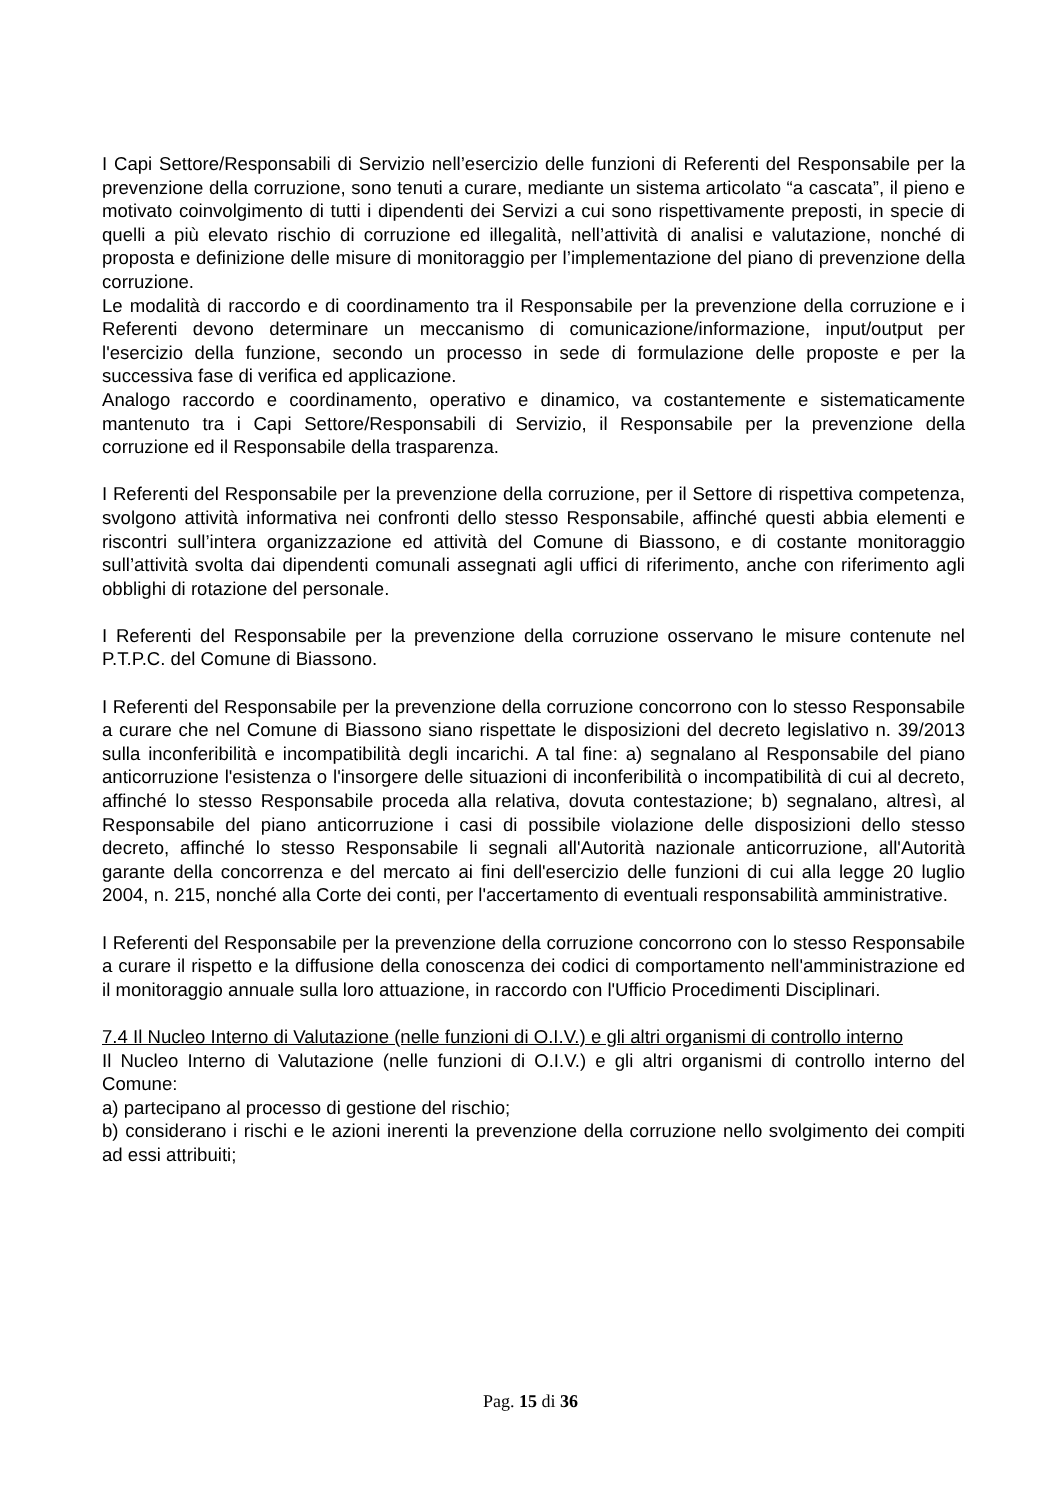I Capi Settore/Responsabili di Servizio nell’esercizio delle funzioni di Referenti del Responsabile per la prevenzione della corruzione, sono tenuti a curare, mediante un sistema articolato “a cascata”, il pieno e motivato coinvolgimento di tutti i dipendenti dei Servizi a cui sono rispettivamente preposti, in specie di quelli a più elevato rischio di corruzione ed illegalità, nell’attività di analisi e valutazione, nonché di proposta e definizione delle misure di monitoraggio per l’implementazione del piano di prevenzione della corruzione.
Le modalità di raccordo e di coordinamento tra il Responsabile per la prevenzione della corruzione e i Referenti devono determinare un meccanismo di comunicazione/informazione, input/output per l'esercizio della funzione, secondo un processo in sede di formulazione delle proposte e per la successiva fase di verifica ed applicazione.
Analogo raccordo e coordinamento, operativo e dinamico, va costantemente e sistematicamente mantenuto tra i Capi Settore/Responsabili di Servizio, il Responsabile per la prevenzione della corruzione ed il Responsabile della trasparenza.
I Referenti del Responsabile per la prevenzione della corruzione, per il Settore di rispettiva competenza, svolgono attività informativa nei confronti dello stesso Responsabile, affinché questi abbia elementi e riscontri sull’intera organizzazione ed attività del Comune di Biassono, e di costante monitoraggio sull’attività svolta dai dipendenti comunali assegnati agli uffici di riferimento, anche con riferimento agli obblighi di rotazione del personale.
I Referenti del Responsabile per la prevenzione della corruzione osservano le misure contenute nel P.T.P.C. del Comune di Biassono.
I Referenti del Responsabile per la prevenzione della corruzione concorrono con lo stesso Responsabile a curare che nel Comune di Biassono siano rispettate le disposizioni del decreto legislativo n. 39/2013 sulla inconferibilità e incompatibilità degli incarichi. A tal fine: a) segnalano al Responsabile del piano anticorruzione l'esistenza o l'insorgere delle situazioni di inconferibilità o incompatibilità di cui al decreto, affinché lo stesso Responsabile proceda alla relativa, dovuta contestazione; b) segnalano, altresì, al Responsabile del piano anticorruzione i casi di possibile violazione delle disposizioni dello stesso decreto, affinché lo stesso Responsabile li segnali all'Autorità nazionale anticorruzione, all'Autorità garante della concorrenza e del mercato ai fini dell'esercizio delle funzioni di cui alla legge 20 luglio 2004, n. 215, nonché alla Corte dei conti, per l'accertamento di eventuali responsabilità amministrative.
I Referenti del Responsabile per la prevenzione della corruzione concorrono con lo stesso Responsabile a curare il rispetto e la diffusione della conoscenza dei codici di comportamento nell'amministrazione ed il monitoraggio annuale sulla loro attuazione, in raccordo con l'Ufficio Procedimenti Disciplinari.
7.4 Il Nucleo Interno di Valutazione (nelle funzioni di O.I.V.) e gli altri organismi di controllo interno
Il Nucleo Interno di Valutazione (nelle funzioni di O.I.V.) e gli altri organismi di controllo interno del Comune:
a) partecipano al processo di gestione del rischio;
b) considerano i rischi e le azioni inerenti la prevenzione della corruzione nello svolgimento dei compiti ad essi attribuiti;
Pag. 15 di 36